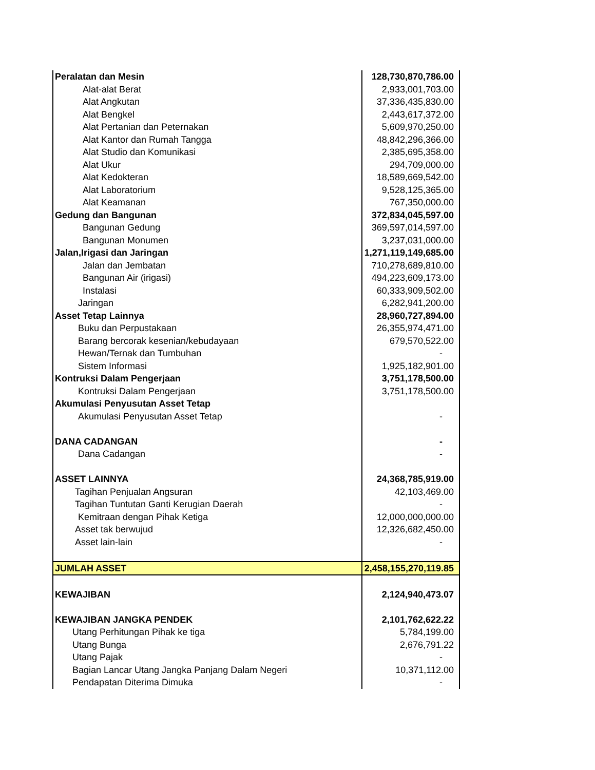| Peralatan dan Mesin | 128,730,870,786.00 |
| Alat-alat Berat | 2,933,001,703.00 |
| Alat Angkutan | 37,336,435,830.00 |
| Alat Bengkel | 2,443,617,372.00 |
| Alat Pertanian dan Peternakan | 5,609,970,250.00 |
| Alat Kantor dan Rumah Tangga | 48,842,296,366.00 |
| Alat Studio dan Komunikasi | 2,385,695,358.00 |
| Alat Ukur | 294,709,000.00 |
| Alat Kedokteran | 18,589,669,542.00 |
| Alat Laboratorium | 9,528,125,365.00 |
| Alat Keamanan | 767,350,000.00 |
| Gedung dan Bangunan | 372,834,045,597.00 |
| Bangunan Gedung | 369,597,014,597.00 |
| Bangunan Monumen | 3,237,031,000.00 |
| Jalan,Irigasi dan Jaringan | 1,271,119,149,685.00 |
| Jalan dan Jembatan | 710,278,689,810.00 |
| Bangunan Air (irigasi) | 494,223,609,173.00 |
| Instalasi | 60,333,909,502.00 |
| Jaringan | 6,282,941,200.00 |
| Asset Tetap Lainnya | 28,960,727,894.00 |
| Buku dan Perpustakaan | 26,355,974,471.00 |
| Barang bercorak kesenian/kebudayaan | 679,570,522.00 |
| Hewan/Ternak dan Tumbuhan | - |
| Sistem Informasi | 1,925,182,901.00 |
| Kontruksi Dalam Pengerjaan | 3,751,178,500.00 |
| Kontruksi Dalam Pengerjaan | 3,751,178,500.00 |
| Akumulasi Penyusutan Asset Tetap | |
| Akumulasi Penyusutan Asset Tetap | - |
| DANA CADANGAN | - |
| Dana Cadangan | - |
| ASSET LAINNYA | 24,368,785,919.00 |
| Tagihan Penjualan Angsuran | 42,103,469.00 |
| Tagihan Tuntutan Ganti Kerugian Daerah | - |
| Kemitraan dengan Pihak Ketiga | 12,000,000,000.00 |
| Asset tak berwujud | 12,326,682,450.00 |
| Asset lain-lain | - |
| JUMLAH ASSET | 2,458,155,270,119.85 |
| KEWAJIBAN | 2,124,940,473.07 |
| KEWAJIBAN JANGKA PENDEK | 2,101,762,622.22 |
| Utang Perhitungan Pihak ke tiga | 5,784,199.00 |
| Utang Bunga | 2,676,791.22 |
| Utang Pajak | - |
| Bagian Lancar Utang Jangka Panjang Dalam Negeri | 10,371,112.00 |
| Pendapatan Diterima Dimuka | - |